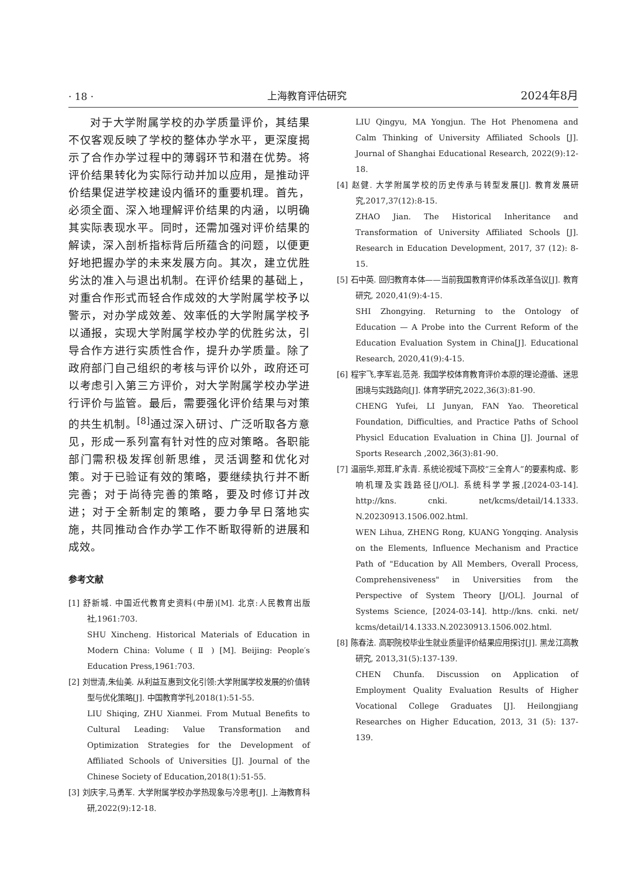· 18 · 上海教育评估研究 2024年8月
对于大学附属学校的办学质量评价，其结果不仅客观反映了学校的整体办学水平，更深度揭示了合作办学过程中的薄弱环节和潜在优势。将评价结果转化为实际行动并加以应用，是推动评价结果促进学校建设内循环的重要机理。首先，必须全面、深入地理解评价结果的内涵，以明确其实际表现水平。同时，还需加强对评价结果的解读，深入剖析指标背后所蕴含的问题，以便更好地把握办学的未来发展方向。其次，建立优胜劣汰的准入与退出机制。在评价结果的基础上，对重合作形式而轻合作成效的大学附属学校予以警示，对办学成效差、效率低的大学附属学校予以通报，实现大学附属学校办学的优胜劣汰，引导合作方进行实质性合作，提升办学质量。除了政府部门自己组织的考核与评价以外，政府还可以考虑引入第三方评价，对大学附属学校办学进行评价与监管。最后，需要强化评价结果与对策的共生机制。<sup>[8]</sup>通过深入研讨、广泛听取各方意见，形成一系列富有针对性的应对策略。各职能部门需积极发挥创新思维，灵活调整和优化对策。对于已验证有效的策略，要继续执行并不断完善；对于尚待完善的策略，要及时修订并改进；对于全新制定的策略，要力争早日落地实施，共同推动合作办学工作不断取得新的进展和成效。
参考文献
[1] 舒新城. 中国近代教育史资料(中册)[M]. 北京:人民教育出版社,1961:703.
SHU Xincheng. Historical Materials of Education in Modern China: Volume ( Ⅱ ) [M]. Beijing: People′s Education Press,1961:703.
[2] 刘世清,朱仙美. 从利益互惠到文化引领:大学附属学校发展的价值转型与优化策略[J]. 中国教育学刊,2018(1):51-55.
LIU Shiqing, ZHU Xianmei. From Mutual Benefits to Cultural Leading: Value Transformation and Optimization Strategies for the Development of Affiliated Schools of Universities [J]. Journal of the Chinese Society of Education,2018(1):51-55.
[3] 刘庆宇,马勇军. 大学附属学校办学热现象与冷思考[J]. 上海教育科研,2022(9):12-18.
LIU Qingyu, MA Yongjun. The Hot Phenomena and Calm Thinking of University Affiliated Schools [J]. Journal of Shanghai Educational Research, 2022(9):12-18.
[4] 赵健. 大学附属学校的历史传承与转型发展[J]. 教育发展研究,2017,37(12):8-15.
ZHAO Jian. The Historical Inheritance and Transformation of University Affiliated Schools [J]. Research in Education Development, 2017, 37 (12): 8-15.
[5] 石中英. 回归教育本体——当前我国教育评价体系改革刍议[J]. 教育研究, 2020,41(9):4-15.
SHI Zhongying. Returning to the Ontology of Education — A Probe into the Current Reform of the Education Evaluation System in China[J]. Educational Research, 2020,41(9):4-15.
[6] 程宇飞,李军岩,范尧. 我国学校体育教育评价本原的理论遵循、迷思困境与实践路向[J]. 体育学研究,2022,36(3):81-90.
CHENG Yufei, LI Junyan, FAN Yao. Theoretical Foundation, Difficulties, and Practice Paths of School Physicl Education Evaluation in China [J]. Journal of Sports Research ,2002,36(3):81-90.
[7] 温丽华,郑茸,旷永青. 系统论视域下高校“三全育人”的要素构成、影响机理及实践路径[J/OL]. 系统科学学报,[2024-03-14]. http://kns. cnki. net/kcms/detail/14.1333. N.20230913.1506.002.html.
WEN Lihua, ZHENG Rong, KUANG Yongqing. Analysis on the Elements, Influence Mechanism and Practice Path of "Education by All Members, Overall Process, Comprehensiveness" in Universities from the Perspective of System Theory [J/OL]. Journal of Systems Science, [2024-03-14]. http://kns. cnki. net/ kcms/detail/14.1333.N.20230913.1506.002.html.
[8] 陈春法. 高职院校毕业生就业质量评价结果应用探讨[J]. 黑龙江高教研究, 2013,31(5):137-139.
CHEN Chunfa. Discussion on Application of Employment Quality Evaluation Results of Higher Vocational College Graduates [J]. Heilongjiang Researches on Higher Education, 2013, 31 (5): 137-139.